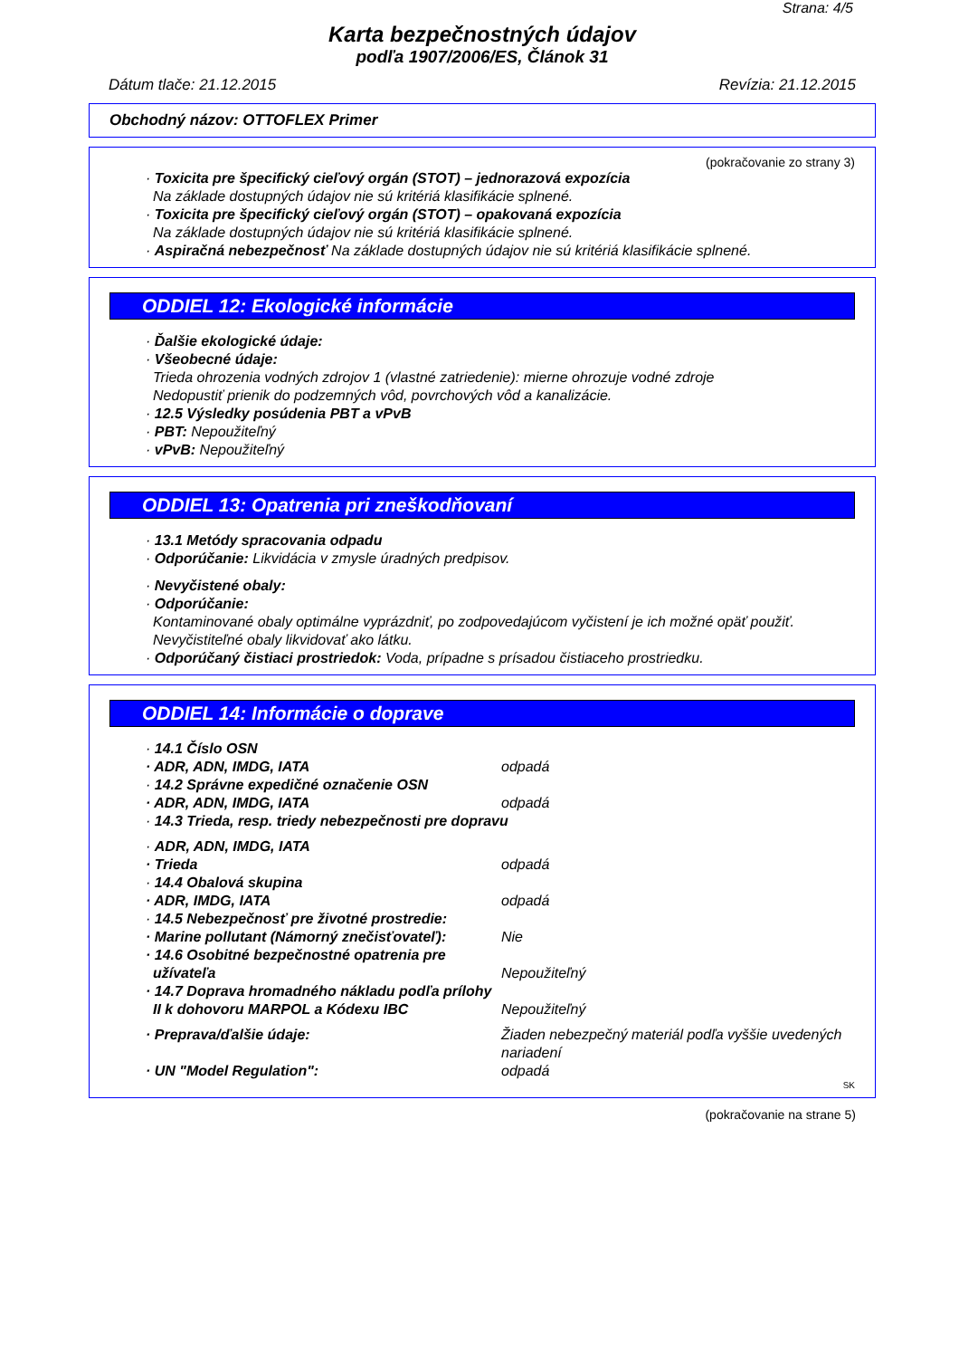Strana: 4/5
Karta bezpečnostných údajov
podľa 1907/2006/ES, Článok 31
Dátum tlače: 21.12.2015 Revízia: 21.12.2015
Obchodný názov: OTTOFLEX Primer
(pokračovanie zo strany 3)
· Toxicita pre špecifický cieľový orgán (STOT) – jednorazová expozícia
Na základe dostupných údajov nie sú kritériá klasifikácie splnené.
· Toxicita pre špecifický cieľový orgán (STOT) – opakovaná expozícia
Na základe dostupných údajov nie sú kritériá klasifikácie splnené.
· Aspiračná nebezpečnosť Na základe dostupných údajov nie sú kritériá klasifikácie splnené.
ODDIEL 12: Ekologické informácie
· Ďalšie ekologické údaje:
· Všeobecné údaje:
Trieda ohrozenia vodných zdrojov 1 (vlastné zatriedenie): mierne ohrozuje vodné zdroje
Nedopustiť prienik do podzemných vôd, povrchových vôd a kanalizácie.
· 12.5 Výsledky posúdenia PBT a vPvB
· PBT: Nepoužiteľný
· vPvB: Nepoužiteľný
ODDIEL 13: Opatrenia pri zneškodňovaní
· 13.1 Metódy spracovania odpadu
· Odporúčanie: Likvidácia v zmysle úradných predpisov.
· Nevyčistené obaly:
· Odporúčanie:
Kontaminované obaly optimálne vyprázdniť, po zodpovedajúcom vyčistení je ich možné opäť použiť.
Nevyčistiteľné obaly likvidovať ako látku.
· Odporúčaný čistiaci prostriedok: Voda, prípadne s prísadou čistiaceho prostriedku.
ODDIEL 14: Informácie o doprave
· 14.1 Číslo OSN
· ADR, ADN, IMDG, IATA odpadá
· 14.2 Správne expedičné označenie OSN
· ADR, ADN, IMDG, IATA odpadá
· 14.3 Trieda, resp. triedy nebezpečnosti pre dopravu
· ADR, ADN, IMDG, IATA
· Trieda odpadá
· 14.4 Obalová skupina
· ADR, IMDG, IATA odpadá
· 14.5 Nebezpečnosť pre životné prostredie:
· Marine pollutant (Námorný znečisťovateľ): Nie
· 14.6 Osobitné bezpečnostné opatrenia pre užívateľa Nepoužiteľný
· 14.7 Doprava hromadného nákladu podľa prílohy II k dohovoru MARPOL a Kódexu IBC Nepoužiteľný
· Preprava/ďalšie údaje: Žiaden nebezpečný materiál podľa vyššie uvedených nariadení
· UN "Model Regulation": odpadá
SK
(pokračovanie na strane 5)